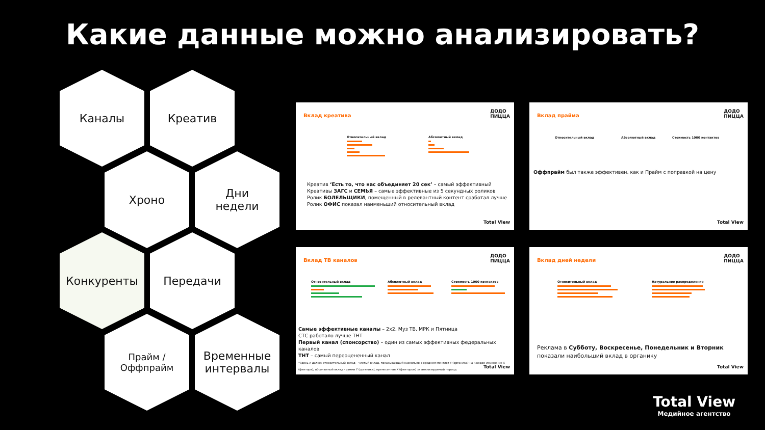Какие данные можно анализировать?
Каналы Креатив
Хроно
Дни
недели
Конкуренты Передачи
Прайм /
Оффпрайм
Временные
интервалы
Вклад креатива
ДОДО
ПИЦЦА
Относительный вклад
Абсолютный вклад
Креатив ‘Есть то, что нас объединяет 20 сек’ – самый эффективный
Креативы ЗАГС и СЕМЬЯ – самые эффективные из 5 секундных роликов
Ролик БОЛЕЛЬЩИКИ, помещенный в релевантный контент сработал лучше
Ролик ОФИС показал наименьший относительный вклад
Total View
Вклад прайма
ДОДО
ПИЦЦА
Относительный вклад Абсолютный вклад Стоимость 1000 контактов
Оффпрайм был также эффективен, как и Прайм с поправкой на цену
Total View
Вклад ТВ каналов
ДОДО
ПИЦЦА
Относительный вклад Абсолютный вклад
Стоимость 1000 контактов
Самые эффективные каналы – 2x2, Муз ТВ, МРК и Пятница
СТС работало лучше ТНТ
Первый канал (спонсорство) – один из самых эффективных федеральных каналов
ТНТ – самый переоцененный канал
*Здесь и далее: относительный вклад – чистый вклад, показывающий насколько в среднем менялся Y (органика) на каждое изменение X (фактора); абсолютный вклад - сумма Y (органика), принесенная X (фактором) за анализируемый период
Total View
Вклад дней недели
ДОДО
ПИЦЦА
Относительный вклад
Натуральное распределение
Реклама в Субботу, Воскресенье, Понедельник и Вторник показали наибольший вклад в органику
Total View
Total View
Медийное агентство